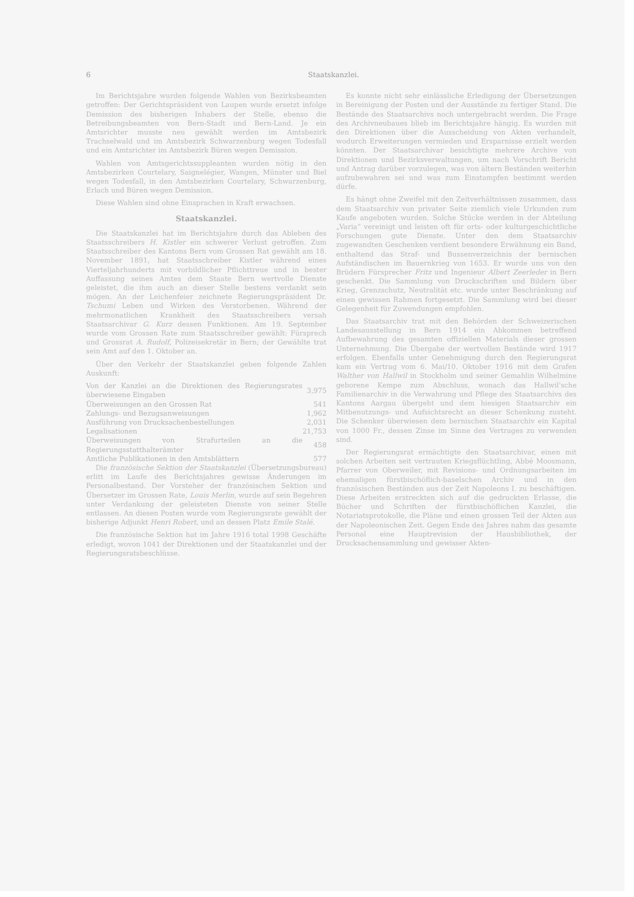6 Staatskanzlei.
Im Berichtsjahre wurden folgende Wahlen von Bezirksbeamten getroffen: Der Gerichtspräsident von Laupen wurde ersetzt infolge Demission des bisherigen Inhabers der Stelle, ebenso die Betreibungsbeamten von Bern-Stadt und Bern-Land. Je ein Amtsrichter musste neu gewählt werden im Amtsbezirk Trachselwald und im Amtsbezirk Schwarzenburg wegen Todesfall und ein Amtsrichter im Amtsbezirk Büren wegen Demission.
Wahlen von Amtsgerichtssuppleanten wurden nötig in den Amtsbezirken Courtelary, Saignelégier, Wangen, Münster und Biel wegen Todesfall, in den Amtsbezirken Courtelary, Schwarzenburg, Erlach und Büren wegen Demission.
Diese Wahlen sind ohne Einsprachen in Kraft erwachsen.
Staatskanzlei.
Die Staatskanzlei hat im Berichtsjahre durch das Ableben des Staatsschreibers H. Kistler ein schwerer Verlust getroffen. Zum Staatsschreiber des Kantons Bern vom Grossen Rat gewählt am 18. November 1891, hat Staatsschreiber Kistler während eines Vierteljahrhunderts mit vorbildlicher Pflichttreue und in bester Auffassung seines Amtes dem Staate Bern wertvolle Dienste geleistet, die ihm auch an dieser Stelle bestens verdankt sein mögen. An der Leichenfeier zeichnete Regierungspräsident Dr. Tschumi Leben und Wirken des Verstorbenen. Während der mehrmonatlichen Krankheit des Staatsschreibers versah Staatsarchivar G. Kurz dessen Funktionen. Am 19. September wurde vom Grossen Rate zum Staatsschreiber gewählt: Fürsprech und Grossrat A. Rudolf, Polizeisekretär in Bern; der Gewählte trat sein Amt auf den 1. Oktober an.
Über den Verkehr der Staatskanzlei geben folgende Zahlen Auskunft:
| Von der Kanzlei an die Direktionen des Regierungsrates überwiesene Eingaben | 3,975 |
| Überweisungen an den Grossen Rat | 541 |
| Zahlungs- und Bezugsanweisungen | 1,962 |
| Ausführung von Drucksachenbestellungen | 2,031 |
| Legalisationen | 21,753 |
| Überweisungen von Strafurteilen an die Regierungsstatthalterämter | 458 |
| Amtliche Publikationen in den Amtsblättern | 577 |
Die französische Sektion der Staatskanzlei (Übersetzungsbureau) erlitt im Laufe des Berichtsjahres gewisse Änderungen im Personalbestand. Der Vorsteher der französischen Sektion und Übersetzer im Grossen Rate, Louis Merlin, wurde auf sein Begehren unter Verdankung der geleisteten Dienste von seiner Stelle entlassen. An diesen Posten wurde vom Regierungsrate gewählt der bisherige Adjunkt Henri Robert, und an dessen Platz Emile Stalé.
Die französische Sektion hat im Jahre 1916 total 1998 Geschäfte erledigt, wovon 1041 der Direktionen und der Staatskanzlei und der Regierungsratsbeschlüsse.
Es konnte nicht sehr einlässliche Erledigung der Übersetzungen in Bereinigung der Posten und der Ausstände zu fertiger Stand. Die Bestände des Staatsarchivs noch untergebracht werden. Die Frage des Archivneubaues blieb im Berichtsjahre hängig. Es wurden mit den Direktionen über die Ausscheidung von Akten verhandelt, wodurch Erweiterungen vermieden und Ersparnisse erzielt werden könnten. Der Staatsarchivar besichtigte mehrere Archive von Direktionen und Bezirksverwaltungen, um nach Vorschrift Bericht und Antrag darüber vorzulegen, was von ältern Beständen weiterhin aufzubewahren sei und was zum Einstampfen bestimmt werden dürfe.
Es hängt ohne Zweifel mit den Zeitverhältnissen zusammen, dass dem Staatsarchiv von privater Seite ziemlich viele Urkunden zum Kaufe angeboten wurden. Solche Stücke werden in der Abteilung „Varia“ vereinigt und leisten oft für orts- oder kulturgeschichtliche Forschungen gute Dienste. Unter den dem Staatsarchiv zugewandten Geschenken verdient besondere Erwähnung ein Band, enthaltend das Straf- und Bussenverzeichnis der bernischen Aufständischen im Bauernkrieg von 1653. Er wurde uns von den Brüdern Fürsprecher Fritz und Ingenieur Albert Zeerleder in Bern geschenkt. Die Sammlung von Druckschriften und Bildern über Krieg, Grenzschutz, Neutralität etc. wurde unter Beschränkung auf einen gewissen Rahmen fortgesetzt. Die Sammlung wird bei dieser Gelegenheit für Zuwendungen empfohlen.
Das Staatsarchiv trat mit den Behörden der Schweizerischen Landesausstellung in Bern 1914 ein Abkommen betreffend Aufbewahrung des gesamten offiziellen Materials dieser grossen Unternehmung. Die Übergabe der wertvollen Bestände wird 1917 erfolgen. Ebenfalls unter Genehmigung durch den Regierungsrat kam ein Vertrag vom 6. Mai/10. Oktober 1916 mit dem Grafen Walther von Hallwil in Stockholm und seiner Gemahlin Wilhelmine geborene Kempe zum Abschluss, wonach das Hallwil'sche Familienarchiv in die Verwahrung und Pflege des Staatsarchivs des Kantons Aargau übergeht und dem hiesigen Staatsarchiv ein Mitbenutzungs- und Aufsichtsrecht an dieser Schenkung zusteht. Die Schenker überwiesen dem bernischen Staatsarchiv ein Kapital von 1000 Fr., dessen Zinse im Sinne des Vertrages zu verwenden sind.
Der Regierungsrat ermächtigte den Staatsarchivar, einen mit solchen Arbeiten seit vertrauten Kriegsflüchtling, Abbé Moosmann, Pfarrer von Oberweiler, mit Revisions- und Ordnungsarbeiten im ehemaligen fürstbischöflich-baselschen Archiv und in den französischen Beständen aus der Zeit Napoleons I. zu beschäftigen. Diese Arbeiten erstreckten sich auf die gedruckten Erlasse, die Bücher und Schriften der fürstbischöflichen Kanzlei, die Notariatsprotokolle, die Pläne und einen grossen Teil der Akten aus der Napoleonischen Zeit. Gegen Ende des Jahres nahm das gesamte Personal eine Hauptrevision der Hausbibliothek, der Drucksachensammlung und gewisser Akten-